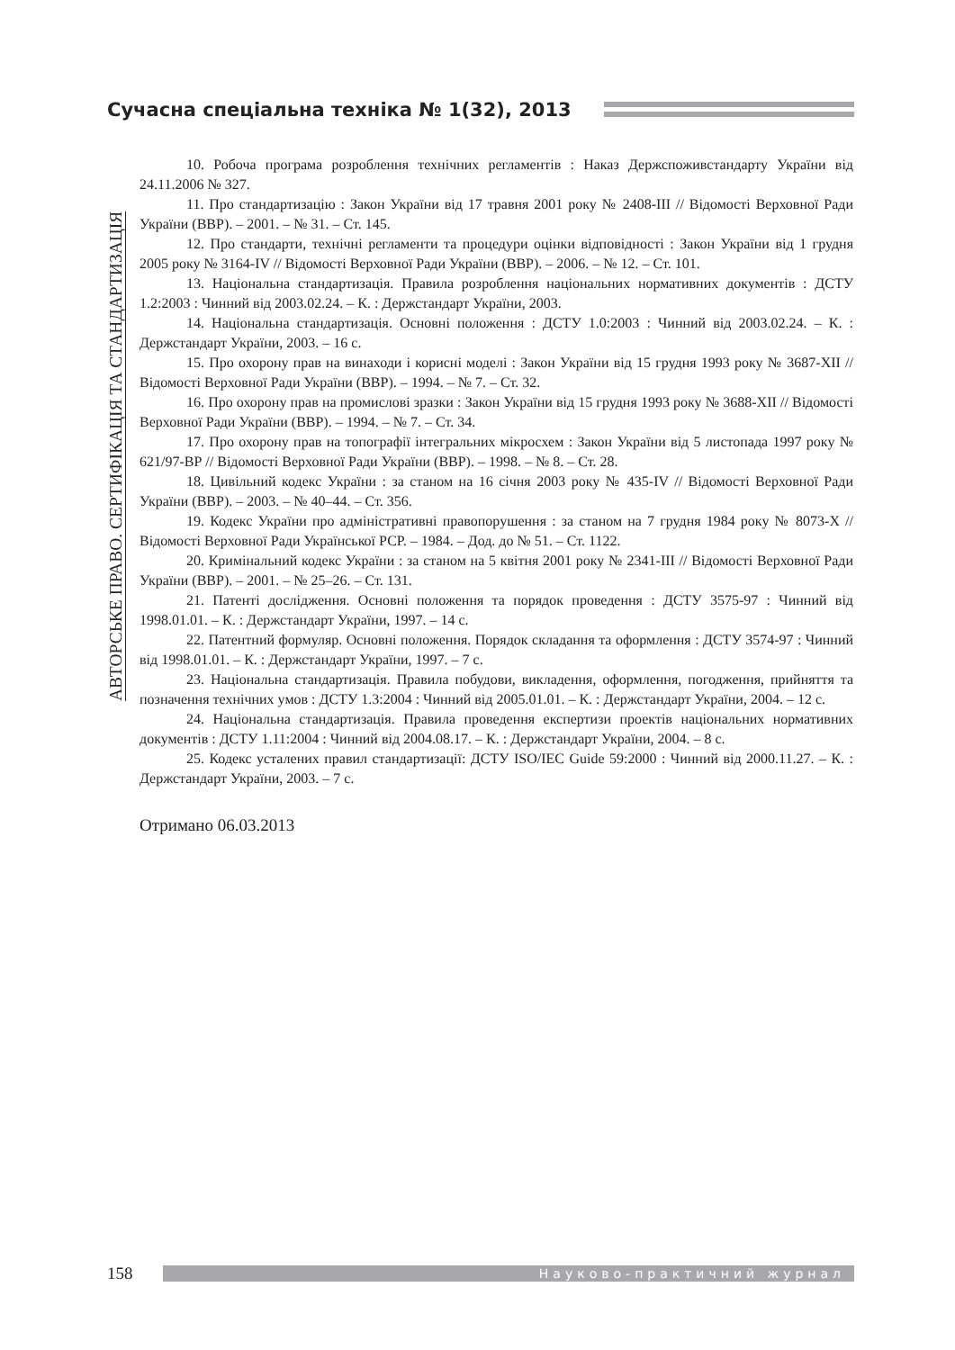Сучасна спеціальна техніка № 1(32), 2013
АВТОРСЬКЕ ПРАВО. СЕРТИФІКАЦІЯ ТА СТАНДАРТИЗАЦІЯ
10. Робоча програма розроблення технічних регламентів : Наказ Держспоживстандарту України від 24.11.2006 № 327.
11. Про стандартизацію : Закон України від 17 травня 2001 року № 2408-III // Відомості Верховної Ради України (ВВР). – 2001. – № 31. – Ст. 145.
12. Про стандарти, технічні регламенти та процедури оцінки відповідності : Закон України від 1 грудня 2005 року № 3164-IV // Відомості Верховної Ради України (ВВР). – 2006. – № 12. – Ст. 101.
13. Національна стандартизація. Правила розроблення національних нормативних документів : ДСТУ 1.2:2003 : Чинний від 2003.02.24. – К. : Держстандарт України, 2003.
14. Національна стандартизація. Основні положення : ДСТУ 1.0:2003 : Чинний від 2003.02.24. – К. : Держстандарт України, 2003. – 16 с.
15. Про охорону прав на винаходи і корисні моделі : Закон України від 15 грудня 1993 року № 3687-XII // Відомості Верховної Ради України (ВВР). – 1994. – № 7. – Ст. 32.
16. Про охорону прав на промислові зразки : Закон України від 15 грудня 1993 року № 3688-XII // Відомості Верховної Ради України (ВВР). – 1994. – № 7. – Ст. 34.
17. Про охорону прав на топографії інтегральних мікросхем : Закон України від 5 листопада 1997 року № 621/97-ВР // Відомості Верховної Ради України (ВВР). – 1998. – № 8. – Ст. 28.
18. Цивільний кодекс України : за станом на 16 січня 2003 року № 435-IV // Відомості Верховної Ради України (ВВР). – 2003. – № 40–44. – Ст. 356.
19. Кодекс України про адміністративні правопорушення : за станом на 7 грудня 1984 року № 8073-X // Відомості Верховної Ради Української РСР. – 1984. – Дод. до № 51. – Ст. 1122.
20. Кримінальний кодекс України : за станом на 5 квітня 2001 року № 2341-III // Відомості Верховної Ради України (ВВР). – 2001. – № 25–26. – Ст. 131.
21. Патенті дослідження. Основні положення та порядок проведення : ДСТУ 3575-97 : Чинний від 1998.01.01. – К. : Держстандарт України, 1997. – 14 с.
22. Патентний формуляр. Основні положення. Порядок складання та оформлення : ДСТУ 3574-97 : Чинний від 1998.01.01. – К. : Держстандарт України, 1997. – 7 с.
23. Національна стандартизація. Правила побудови, викладення, оформлення, погодження, прийняття та позначення технічних умов : ДСТУ 1.3:2004 : Чинний від 2005.01.01. – К. : Держстандарт України, 2004. – 12 с.
24. Національна стандартизація. Правила проведення експертизи проектів національних нормативних документів : ДСТУ 1.11:2004 : Чинний від 2004.08.17. – К. : Держстандарт України, 2004. – 8 с.
25. Кодекс усталених правил стандартизації: ДСТУ ISO/IEC Guide 59:2000 : Чинний від 2000.11.27. – К. : Держстандарт України, 2003. – 7 с.
Отримано 06.03.2013
158 Науково-практичний журнал